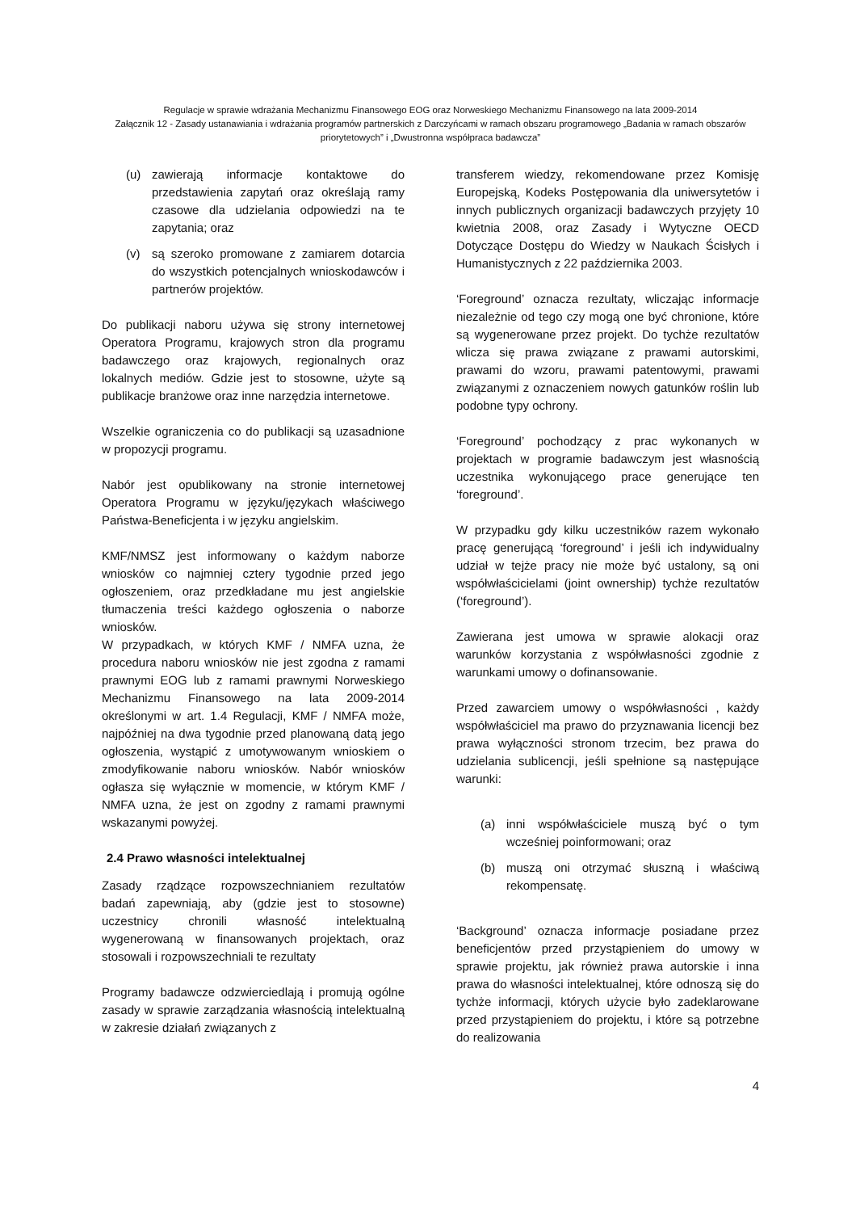Regulacje w sprawie wdrażania Mechanizmu Finansowego EOG oraz Norweskiego Mechanizmu Finansowego na lata 2009-2014
Załącznik 12 - Zasady ustanawiania i wdrażania programów partnerskich z Darczyńcami w ramach obszaru programowego „Badania w ramach obszarów priorytetowych” i „Dwustronna współpraca badawcza”
(u) zawierają informacje kontaktowe do przedstawienia zapytań oraz określają ramy czasowe dla udzielania odpowiedzi na te zapytania; oraz
(v) są szeroko promowane z zamiarem dotarcia do wszystkich potencjalnych wnioskodawców i partnerów projektów.
Do publikacji naboru używa się strony internetowej Operatora Programu, krajowych stron dla programu badawczego oraz krajowych, regionalnych oraz lokalnych mediów. Gdzie jest to stosowne, użyte są publikacje branżowe oraz inne narzędzia internetowe.
Wszelkie ograniczenia co do publikacji są uzasadnione w propozycji programu.
Nabór jest opublikowany na stronie internetowej Operatora Programu w języku/językach właściwego Państwa-Beneficjenta i w języku angielskim.
KMF/NMSZ jest informowany o każdym naborze wniosków co najmniej cztery tygodnie przed jego ogłoszeniem, oraz przedkładane mu jest angielskie tłumaczenia treści każdego ogłoszenia o naborze wniosków.
W przypadkach, w których KMF / NMFA uzna, że procedura naboru wniosków nie jest zgodna z ramami prawnymi EOG lub z ramami prawnymi Norweskiego Mechanizmu Finansowego na lata 2009-2014 określonymi w art. 1.4 Regulacji, KMF / NMFA może, najpóźniej na dwa tygodnie przed planowaną datą jego ogłoszenia, wystąpić z umotywowanym wnioskiem o zmodyfikowanie naboru wniosków. Nabór wniosków ogłasza się wyłącznie w momencie, w którym KMF / NMFA uzna, że jest on zgodny z ramami prawnymi wskazanymi powyżej.
2.4 Prawo własności intelektualnej
Zasady rządzące rozpowszechnianiem rezultatów badań zapewniają, aby (gdzie jest to stosowne) uczestnicy chronili własność intelektualną wygenerowaną w finansowanych projektach, oraz stosowali i rozpowszechniali te rezultaty
Programy badawcze odzwierciedlają i promują ogólne zasady w sprawie zarządzania własnością intelektualną w zakresie działań związanych z
transferem wiedzy, rekomendowane przez Komisję Europejską, Kodeks Postępowania dla uniwersytetów i innych publicznych organizacji badawczych przyjęty 10 kwietnia 2008, oraz Zasady i Wytyczne OECD Dotyczące Dostępu do Wiedzy w Naukach Ścisłych i Humanistycznych z 22 października 2003.
‘Foreground’ oznacza rezultaty, wliczając informacje niezależnie od tego czy mogą one być chronione, które są wygenerowane przez projekt. Do tychże rezultatów wlicza się prawa związane z prawami autorskimi, prawami do wzoru, prawami patentowymi, prawami związanymi z oznaczeniem nowych gatunków roślin lub podobne typy ochrony.
‘Foreground’ pochodzący z prac wykonanych w projektach w programie badawczym jest własnością uczestnika wykonującego prace generujące ten ‘foreground’.
W przypadku gdy kilku uczestników razem wykonało pracę generującą ‘foreground’ i jeśli ich indywidualny udział w tejże pracy nie może być ustalony, są oni współwłaścicielami (joint ownership) tychże rezultatów (‘foreground’).
Zawierana jest umowa w sprawie alokacji oraz warunków korzystania z współwłasności zgodnie z warunkami umowy o dofinansowanie.
Przed zawarciem umowy o współwłasności , każdy współwłaściciel ma prawo do przyznawania licencji bez prawa wyłączności stronom trzecim, bez prawa do udzielania sublicencji, jeśli spełnione są następujące warunki:
(a) inni współwłaściciele muszą być o tym wcześniej poinformowani; oraz
(b) muszą oni otrzymać słuszną i właściwą rekompensatę.
‘Background’ oznacza informacje posiadane przez beneficjentów przed przystąpieniem do umowy w sprawie projektu, jak również prawa autorskie i inna prawa do własności intelektualnej, które odnoszą się do tychże informacji, których użycie było zadeklarowane przed przystąpieniem do projektu, i które są potrzebne do realizowania
4